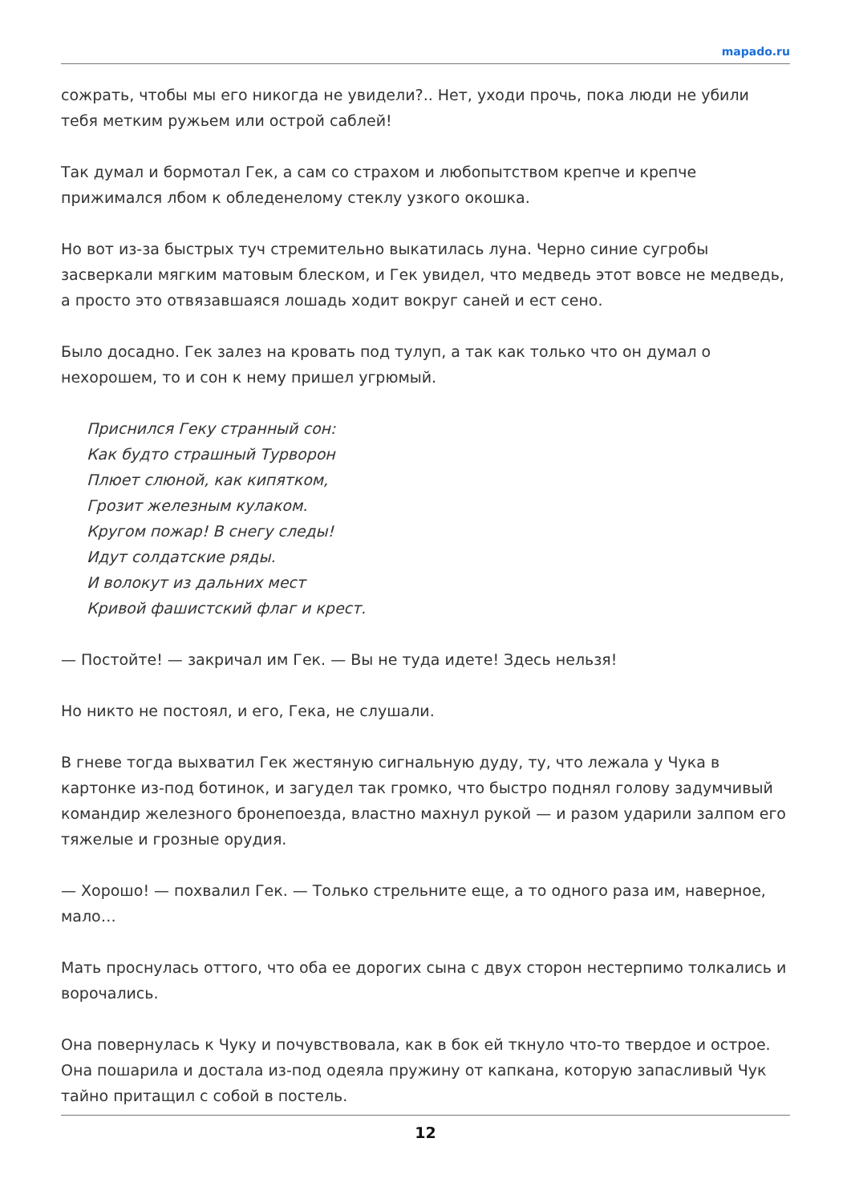mapado.ru
сожрать, чтобы мы его никогда не увидели?.. Нет, уходи прочь, пока люди не убили тебя метким ружьем или острой саблей!
Так думал и бормотал Гек, а сам со страхом и любопытством крепче и крепче прижимался лбом к обледенелому стеклу узкого окошка.
Но вот из-за быстрых туч стремительно выкатилась луна. Черно синие сугробы засверкали мягким матовым блеском, и Гек увидел, что медведь этот вовсе не медведь, а просто это отвязавшаяся лошадь ходит вокруг саней и ест сено.
Было досадно. Гек залез на кровать под тулуп, а так как только что он думал о нехорошем, то и сон к нему пришел угрюмый.
Приснился Геку странный сон:
Как будто страшный Турворон
Плюет слюной, как кипятком,
Грозит железным кулаком.
Кругом пожар! В снегу следы!
Идут солдатские ряды.
И волокут из дальних мест
Кривой фашистский флаг и крест.
— Постойте! — закричал им Гек. — Вы не туда идете! Здесь нельзя!
Но никто не постоял, и его, Гека, не слушали.
В гневе тогда выхватил Гек жестяную сигнальную дуду, ту, что лежала у Чука в картонке из-под ботинок, и загудел так громко, что быстро поднял голову задумчивый командир железного бронепоезда, властно махнул рукой — и разом ударили залпом его тяжелые и грозные орудия.
— Хорошо! — похвалил Гек. — Только стрельните еще, а то одного раза им, наверное, мало…
Мать проснулась оттого, что оба ее дорогих сына с двух сторон нестерпимо толкались и ворочались.
Она повернулась к Чуку и почувствовала, как в бок ей ткнуло что-то твердое и острое. Она пошарила и достала из-под одеяла пружину от капкана, которую запасливый Чук тайно притащил с собой в постель.
12